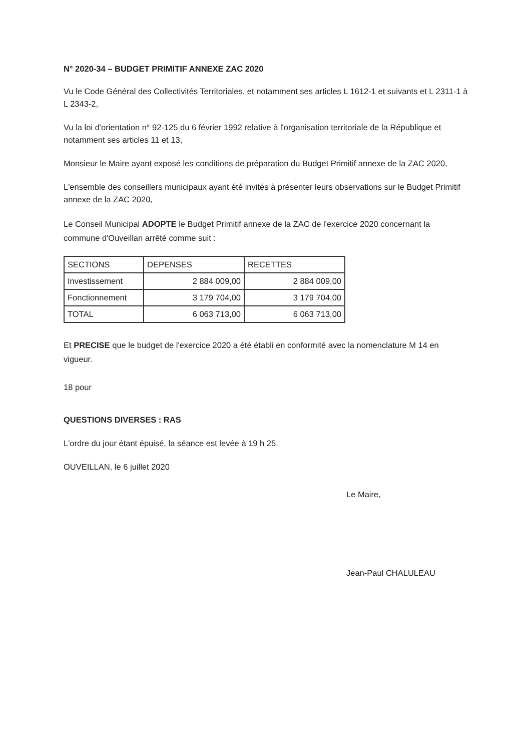N° 2020-34 – BUDGET PRIMITIF ANNEXE ZAC 2020
Vu le Code Général des Collectivités Territoriales, et notamment ses articles L 1612-1 et suivants et L 2311-1 à L 2343-2,
Vu la loi d'orientation n° 92-125 du 6 février 1992 relative à l'organisation territoriale de la République et notamment ses articles 11 et 13,
Monsieur le Maire ayant exposé les conditions de préparation du Budget Primitif annexe de la ZAC 2020,
L'ensemble des conseillers municipaux ayant été invités à présenter leurs observations sur le Budget Primitif annexe de la ZAC 2020,
Le Conseil Municipal ADOPTE le Budget Primitif annexe de la ZAC de l'exercice 2020 concernant la commune d'Ouveillan arrêté comme suit :
| SECTIONS | DEPENSES | RECETTES |
| Investissement | 2 884 009,00 | 2 884 009,00 |
| Fonctionnement | 3 179 704,00 | 3 179 704,00 |
| TOTAL | 6 063 713,00 | 6 063 713,00 |
Et PRECISE que le budget de l'exercice 2020 a été établi en conformité avec la nomenclature M 14 en vigueur.
18 pour
QUESTIONS DIVERSES : RAS
L'ordre du jour étant épuisé, la séance est levée à 19 h 25.
OUVEILLAN, le 6 juillet 2020
Le Maire,
Jean-Paul CHALULEAU